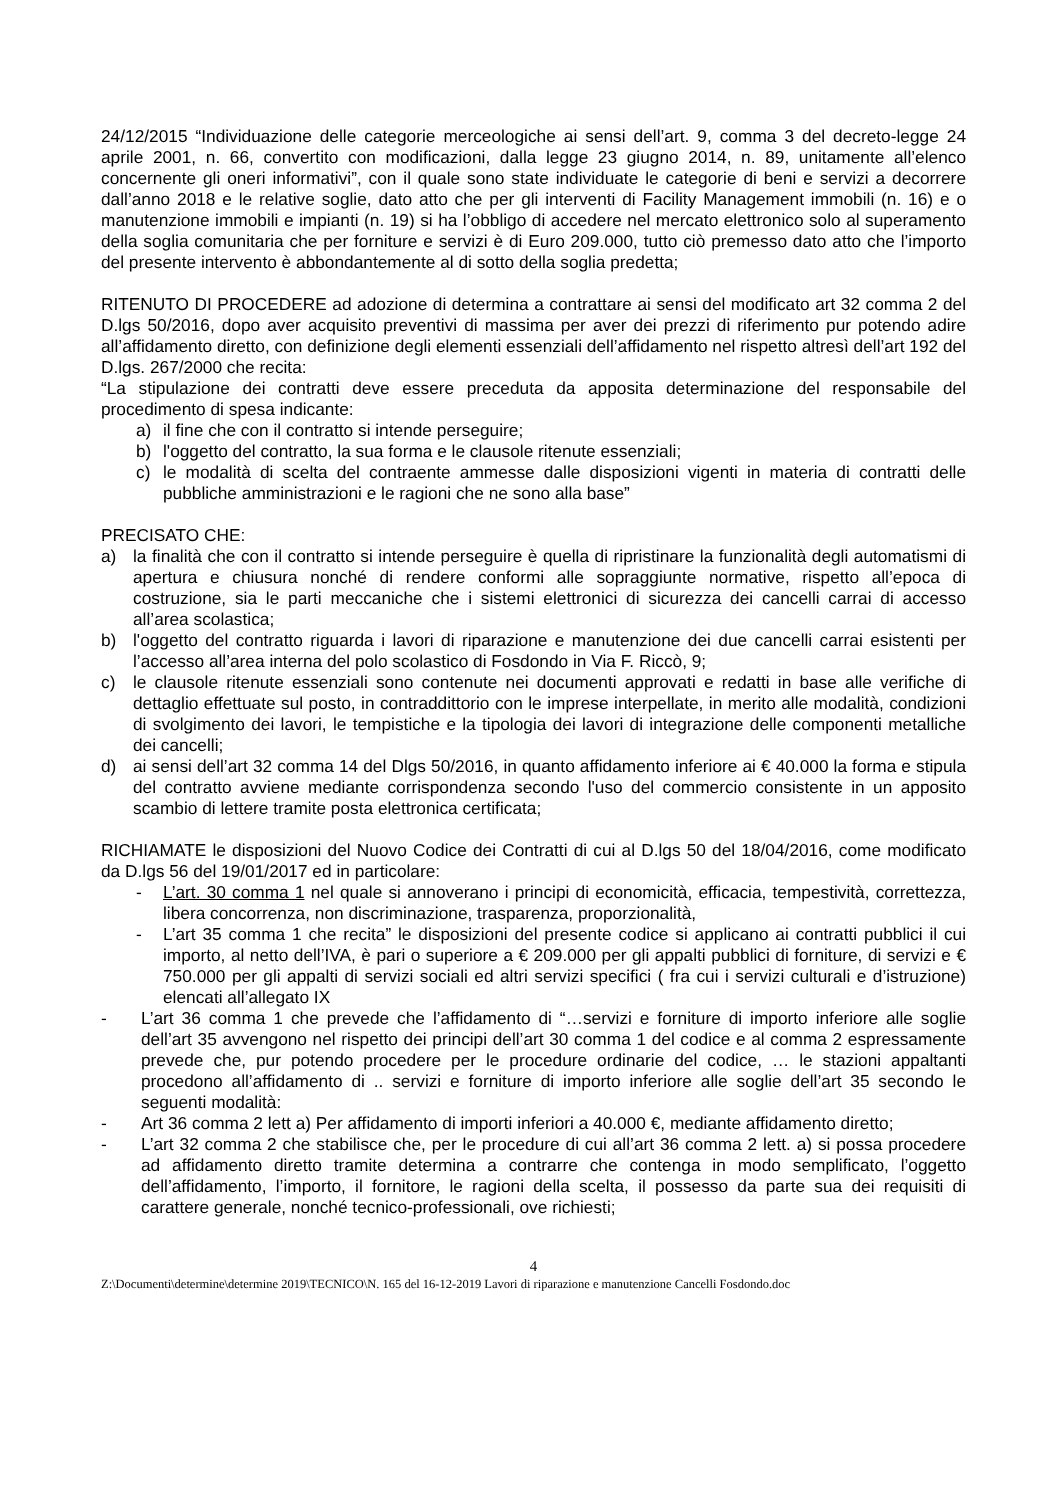24/12/2015 “Individuazione delle categorie merceologiche ai sensi dell’art. 9, comma 3 del decreto-legge 24 aprile 2001, n. 66, convertito con modificazioni, dalla legge 23 giugno 2014, n. 89, unitamente all’elenco concernente gli oneri informativi”, con il quale sono state individuate le categorie di beni e servizi a decorrere dall’anno 2018 e le relative soglie, dato atto che per gli interventi di Facility Management immobili (n. 16) e o manutenzione immobili e impianti (n. 19) si ha l’obbligo di accedere nel mercato elettronico solo al superamento della soglia comunitaria che per forniture e servizi è di Euro 209.000, tutto ciò premesso dato atto che l’importo del presente intervento è abbondantemente al di sotto della soglia predetta;
RITENUTO DI PROCEDERE ad adozione di determina a contrattare ai sensi del modificato art 32 comma 2 del D.lgs 50/2016, dopo aver acquisito preventivi di massima per aver dei prezzi di riferimento pur potendo adire all’affidamento diretto, con definizione degli elementi essenziali dell’affidamento nel rispetto altresì dell’art 192 del D.lgs. 267/2000 che recita:
“La stipulazione dei contratti deve essere preceduta da apposita determinazione del responsabile del procedimento di spesa indicante:
a) il fine che con il contratto si intende perseguire;
b) l'oggetto del contratto, la sua forma e le clausole ritenute essenziali;
c) le modalità di scelta del contraente ammesse dalle disposizioni vigenti in materia di contratti delle pubbliche amministrazioni e le ragioni che ne sono alla base”
PRECISATO CHE:
a) la finalità che con il contratto si intende perseguire è quella di ripristinare la funzionalità degli automatismi di apertura e chiusura nonché di rendere conformi alle sopraggiunte normative, rispetto all’epoca di costruzione, sia le parti meccaniche che i sistemi elettronici di sicurezza dei cancelli carrai di accesso all’area scolastica;
b) l'oggetto del contratto riguarda i lavori di riparazione e manutenzione dei due cancelli carrai esistenti per l’accesso all’area interna del polo scolastico di Fosdondo in Via F. Riccò, 9;
c) le clausole ritenute essenziali sono contenute nei documenti approvati e redatti in base alle verifiche di dettaglio effettuate sul posto, in contraddittorio con le imprese interpellate, in merito alle modalità, condizioni di svolgimento dei lavori, le tempistiche e la tipologia dei lavori di integrazione delle componenti metalliche dei cancelli;
d) ai sensi dell’art 32 comma 14 del Dlgs 50/2016, in quanto affidamento inferiore ai € 40.000 la forma e stipula del contratto avviene mediante corrispondenza secondo l'uso del commercio consistente in un apposito scambio di lettere tramite posta elettronica certificata;
RICHIAMATE le disposizioni del Nuovo Codice dei Contratti di cui al D.lgs 50 del 18/04/2016, come modificato da D.lgs 56 del 19/01/2017 ed in particolare:
- L’art. 30 comma 1 nel quale si annoverano i principi di economicità, efficacia, tempestività, correttezza, libera concorrenza, non discriminazione, trasparenza, proporzionalità,
- L’art 35 comma 1 che recita” le disposizioni del presente codice si applicano ai contratti pubblici il cui importo, al netto dell’IVA, è pari o superiore a € 209.000 per gli appalti pubblici di forniture, di servizi e € 750.000 per gli appalti di servizi sociali ed altri servizi specifici ( fra cui i servizi culturali e d’istruzione) elencati all’allegato IX
- L’art 36 comma 1 che prevede che l’affidamento di “…servizi e forniture di importo inferiore alle soglie dell’art 35 avvengono nel rispetto dei principi dell’art 30 comma 1 del codice e al comma 2 espressamente prevede che, pur potendo procedere per le procedure ordinarie del codice, … le stazioni appaltanti procedono all’affidamento di .. servizi e forniture di importo inferiore alle soglie dell’art 35 secondo le seguenti modalità:
- Art 36 comma 2 lett a) Per affidamento di importi inferiori a 40.000 €, mediante affidamento diretto;
- L’art 32 comma 2 che stabilisce che, per le procedure di cui all’art 36 comma 2 lett. a) si possa procedere ad affidamento diretto tramite determina a contrarre che contenga in modo semplificato, l’oggetto dell’affidamento, l’importo, il fornitore, le ragioni della scelta, il possesso da parte sua dei requisiti di carattere generale, nonché tecnico-professionali, ove richiesti;
4
Z:\Documenti\determine\determine 2019\TECNICO\N. 165 del 16-12-2019 Lavori di riparazione e manutenzione Cancelli Fosdondo.doc